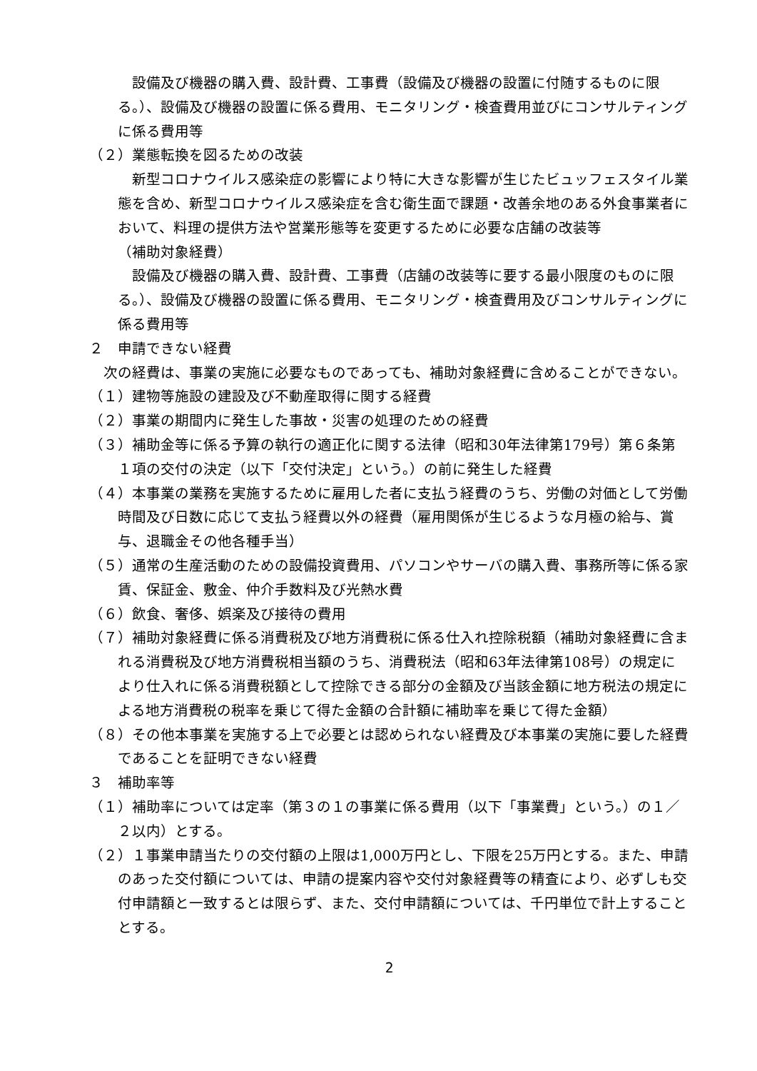設備及び機器の購入費、設計費、工事費（設備及び機器の設置に付随するものに限る。）、設備及び機器の設置に係る費用、モニタリング・検査費用並びにコンサルティングに係る費用等
（２）業態転換を図るための改装
新型コロナウイルス感染症の影響により特に大きな影響が生じたビュッフェスタイル業態を含め、新型コロナウイルス感染症を含む衛生面で課題・改善余地のある外食事業者において、料理の提供方法や営業形態等を変更するために必要な店舗の改装等
（補助対象経費）
設備及び機器の購入費、設計費、工事費（店舗の改装等に要する最小限度のものに限る。）、設備及び機器の設置に係る費用、モニタリング・検査費用及びコンサルティングに係る費用等
２　申請できない経費
次の経費は、事業の実施に必要なものであっても、補助対象経費に含めることができない。
（１）建物等施設の建設及び不動産取得に関する経費
（２）事業の期間内に発生した事故・災害の処理のための経費
（３）補助金等に係る予算の執行の適正化に関する法律（昭和30年法律第179号）第６条第１項の交付の決定（以下「交付決定」という。）の前に発生した経費
（４）本事業の業務を実施するために雇用した者に支払う経費のうち、労働の対価として労働時間及び日数に応じて支払う経費以外の経費（雇用関係が生じるような月極の給与、賞与、退職金その他各種手当）
（５）通常の生産活動のための設備投資費用、パソコンやサーバの購入費、事務所等に係る家賃、保証金、敷金、仲介手数料及び光熱水費
（６）飲食、奢侈、娯楽及び接待の費用
（７）補助対象経費に係る消費税及び地方消費税に係る仕入れ控除税額（補助対象経費に含まれる消費税及び地方消費税相当額のうち、消費税法（昭和63年法律第108号）の規定により仕入れに係る消費税額として控除できる部分の金額及び当該金額に地方税法の規定による地方消費税の税率を乗じて得た金額の合計額に補助率を乗じて得た金額）
（８）その他本事業を実施する上で必要とは認められない経費及び本事業の実施に要した経費であることを証明できない経費
３　補助率等
（１）補助率については定率（第３の１の事業に係る費用（以下「事業費」という。）の１／２以内）とする。
（２）１事業申請当たりの交付額の上限は1,000万円とし、下限を25万円とする。また、申請のあった交付額については、申請の提案内容や交付対象経費等の精査により、必ずしも交付申請額と一致するとは限らず、また、交付申請額については、千円単位で計上することとする。
2